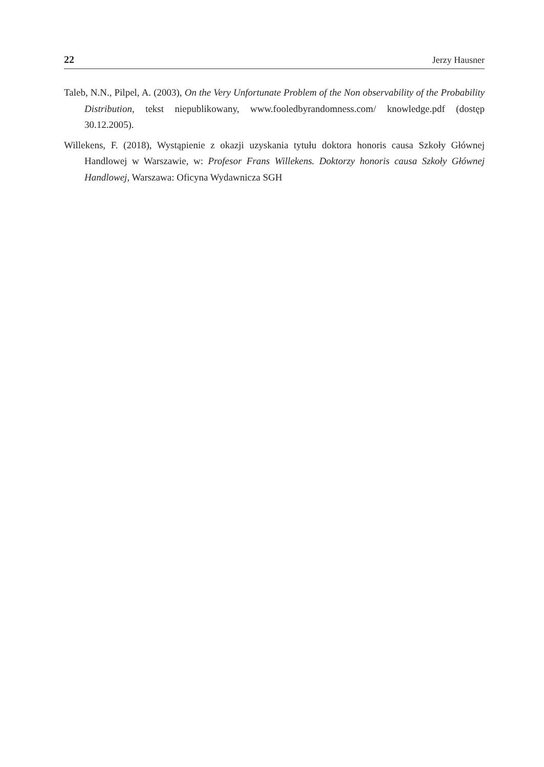22 Jerzy Hausner
Taleb, N.N., Pilpel, A. (2003), On the Very Unfortunate Problem of the Non observability of the Probability Distribution, tekst niepublikowany, www.fooledbyrandomness.com/ knowledge.pdf (dostęp 30.12.2005).
Willekens, F. (2018), Wystąpienie z okazji uzyskania tytułu doktora honoris causa Szkoły Głównej Handlowej w Warszawie, w: Profesor Frans Willekens. Doktorzy honoris causa Szkoły Głównej Handlowej, Warszawa: Oficyna Wydawnicza SGH